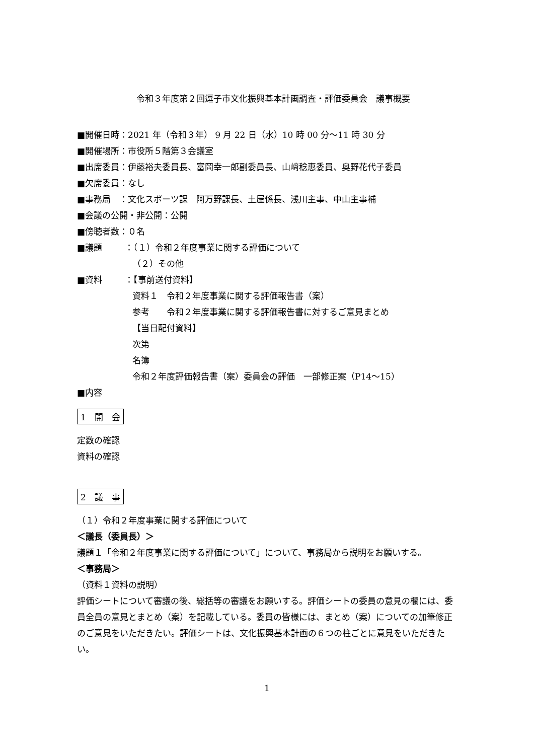令和３年度第２回逗子市文化振興基本計画調査・評価委員会　議事概要
■開催日時：2021 年（令和３年） 9 月 22 日（水）10 時 00 分～11 時 30 分
■開催場所：市役所５階第３会議室
■出席委員：伊藤裕夫委員長、富岡幸一郎副委員長、山﨑稔惠委員、奥野花代子委員
■欠席委員：なし
■事務局　：文化スポーツ課　阿万野課長、土屋係長、浅川主事、中山主事補
■会議の公開・非公開：公開
■傍聴者数：０名
■議題 ：（１）令和２年度事業に関する評価について
（２）その他
■資料 ：【事前送付資料】
資料１　令和２年度事業に関する評価報告書（案）
参考　　令和２年度事業に関する評価報告書に対するご意見まとめ
【当日配付資料】
次第
名簿
令和２年度評価報告書（案）委員会の評価　一部修正案（P14～15）
■内容
1　開　会
定数の確認
資料の確認
2　議　事
（１）令和２年度事業に関する評価について
＜議長（委員長）＞
議題１「令和２年度事業に関する評価について」について、事務局から説明をお願いする。
＜事務局＞
（資料１資料の説明）
評価シートについて審議の後、総括等の審議をお願いする。評価シートの委員の意見の欄には、委員全員の意見とまとめ（案）を記載している。委員の皆様には、まとめ（案）についての加筆修正のご意見をいただきたい。評価シートは、文化振興基本計画の６つの柱ごとに意見をいただきたい。
1